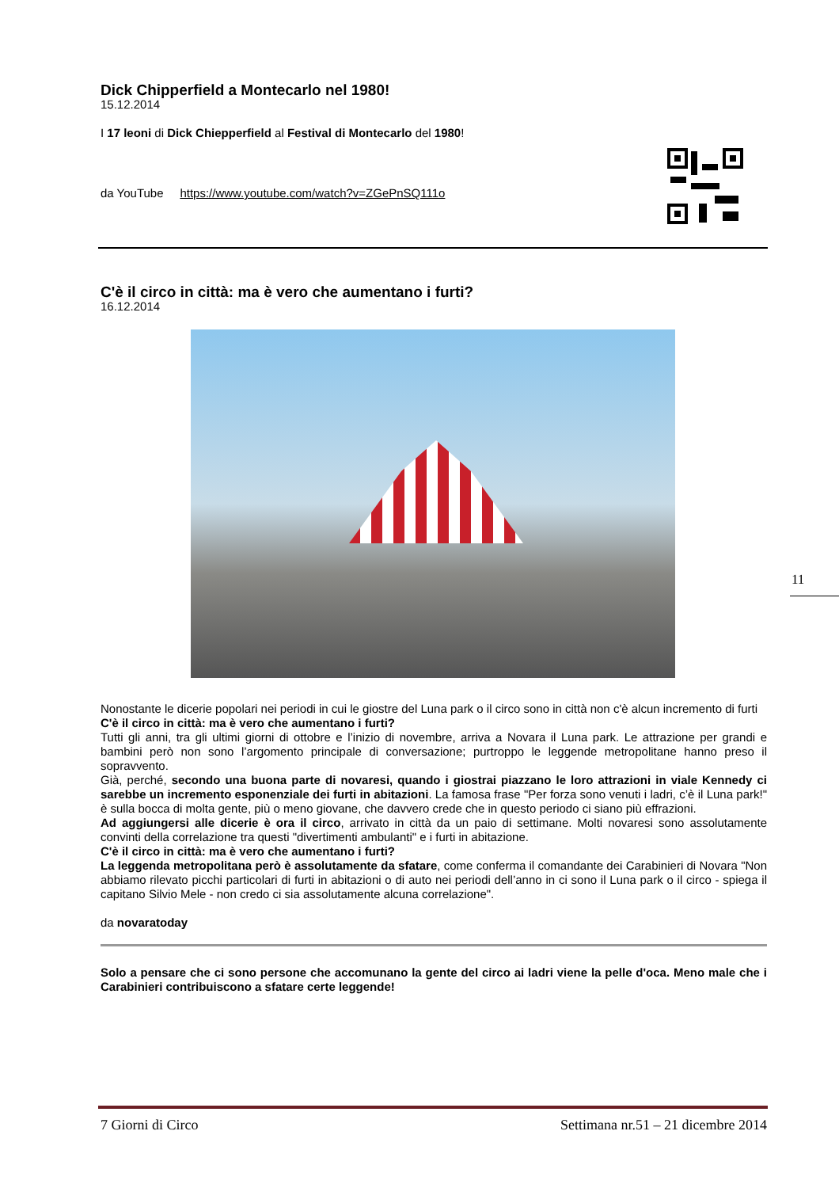Dick Chipperfield a Montecarlo nel 1980!
15.12.2014
I 17 leoni di Dick Chiepperfield al Festival di Montecarlo del 1980!
da YouTube https://www.youtube.com/watch?v=ZGePnSQ111o
C'è il circo in città: ma è vero che aumentano i furti?
16.12.2014
Nonostante le dicerie popolari nei periodi in cui le giostre del Luna park o il circo sono in città non c'è alcun incremento di furti
C'è il circo in città: ma è vero che aumentano i furti?
Tutti gli anni, tra gli ultimi giorni di ottobre e l’inizio di novembre, arriva a Novara il Luna park. Le attrazione per grandi e bambini però non sono l’argomento principale di conversazione; purtroppo le leggende metropolitane hanno preso il sopravvento.
Già, perché, secondo una buona parte di novaresi, quando i giostrai piazzano le loro attrazioni in viale Kennedy ci sarebbe un incremento esponenziale dei furti in abitazioni. La famosa frase "Per forza sono venuti i ladri, c’è il Luna park!" è sulla bocca di molta gente, più o meno giovane, che davvero crede che in questo periodo ci siano più effrazioni.
Ad aggiungersi alle dicerie è ora il circo, arrivato in città da un paio di settimane. Molti novaresi sono assolutamente convinti della correlazione tra questi "divertimenti ambulanti" e i furti in abitazione.
C'è il circo in città: ma è vero che aumentano i furti?
La leggenda metropolitana però è assolutamente da sfatare, come conferma il comandante dei Carabinieri di Novara "Non abbiamo rilevato picchi particolari di furti in abitazioni o di auto nei periodi dell’anno in ci sono il Luna park o il circo - spiega il capitano Silvio Mele - non credo ci sia assolutamente alcuna correlazione".
da novaratoday
Solo a pensare che ci sono persone che accomunano la gente del circo ai ladri viene la pelle d'oca. Meno male che i Carabinieri contribuiscono a sfatare certe leggende!
11
7 Giorni di Circo Settimana nr.51 – 21 dicembre 2014